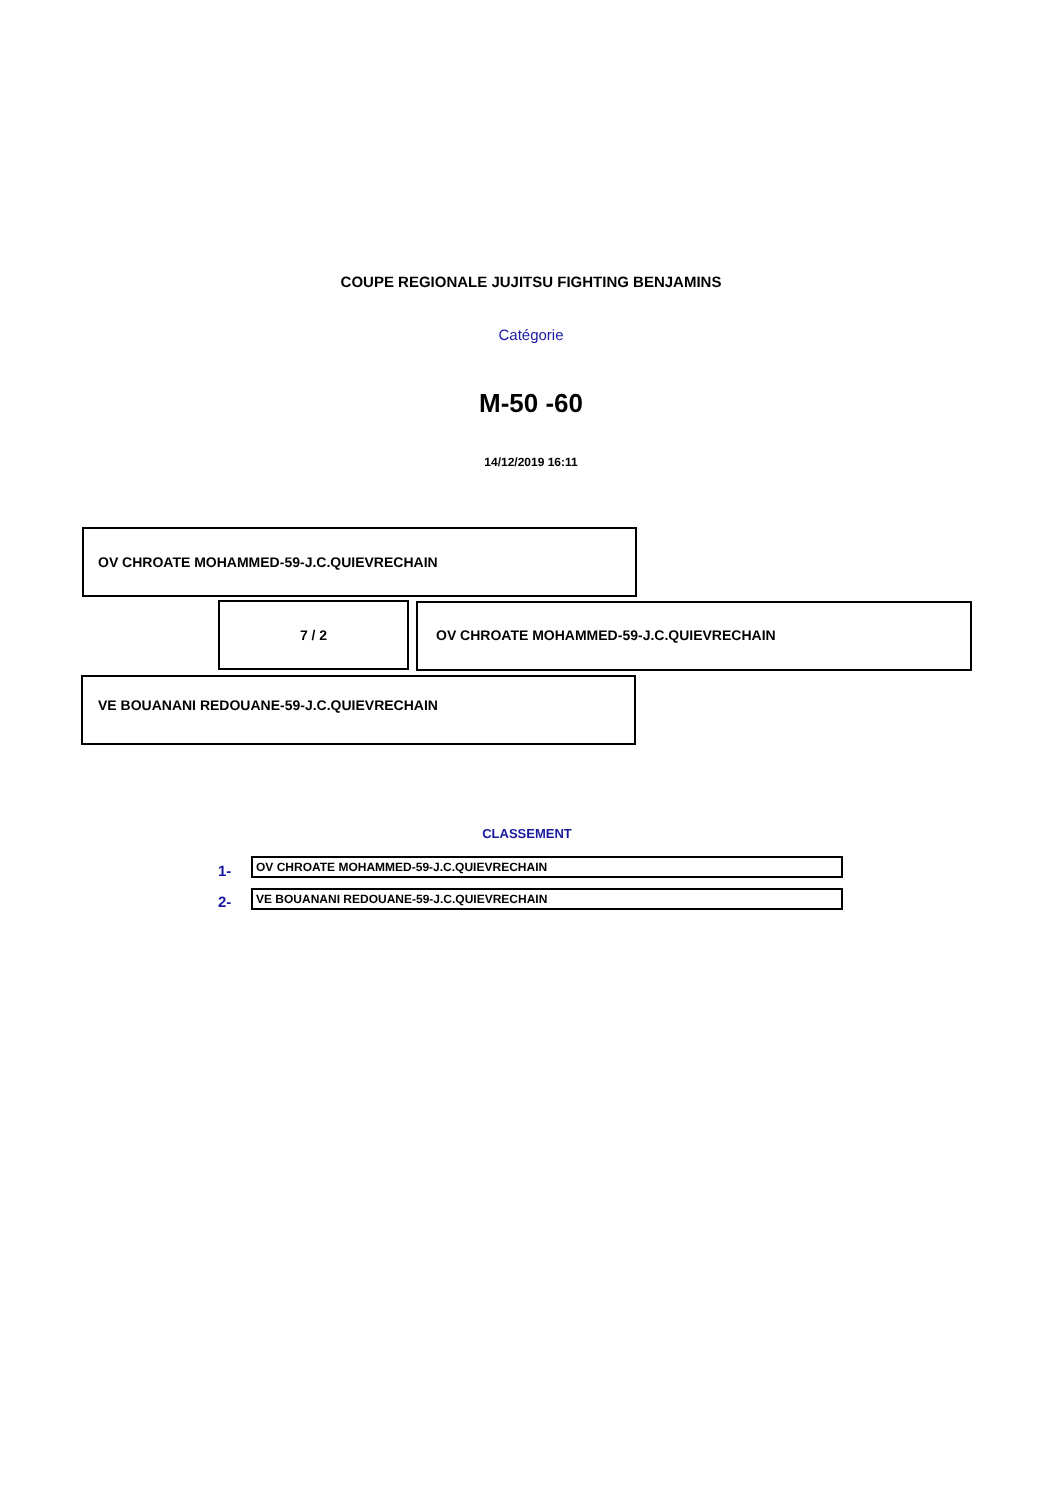COUPE REGIONALE JUJITSU FIGHTING BENJAMINS
Catégorie
M-50 -60
14/12/2019 16:11
OV CHROATE MOHAMMED-59-J.C.QUIEVRECHAIN
7 / 2 OV CHROATE MOHAMMED-59-J.C.QUIEVRECHAIN
VE BOUANANI REDOUANE-59-J.C.QUIEVRECHAIN
CLASSEMENT
1- OV CHROATE MOHAMMED-59-J.C.QUIEVRECHAIN
2- VE BOUANANI REDOUANE-59-J.C.QUIEVRECHAIN